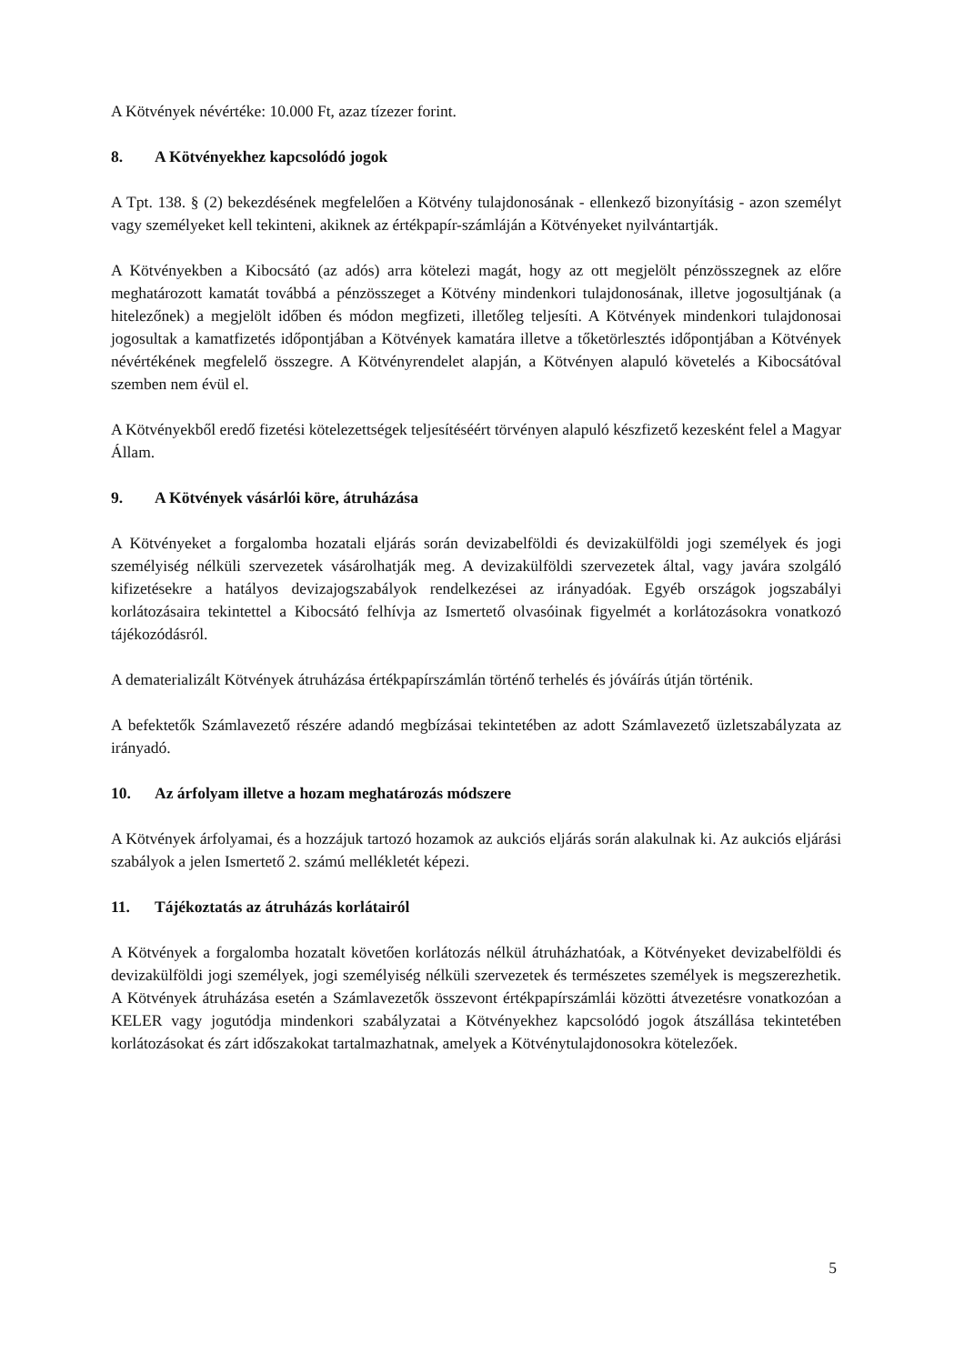A Kötvények névértéke: 10.000 Ft, azaz tízezer forint.
8. A Kötvényekhez kapcsolódó jogok
A Tpt. 138. § (2) bekezdésének megfelelően a Kötvény tulajdonosának - ellenkező bizonyításig - azon személyt vagy személyeket kell tekinteni, akiknek az értékpapír-számláján a Kötvényeket nyilvántartják.
A Kötvényekben a Kibocsátó (az adós) arra kötelezi magát, hogy az ott megjelölt pénzösszegnek az előre meghatározott kamatát továbbá a pénzösszeget a Kötvény mindenkori tulajdonosának, illetve jogosultjának (a hitelezőnek) a megjelölt időben és módon megfizeti, illetőleg teljesíti. A Kötvények mindenkori tulajdonosai jogosultak a kamatfizetés időpontjában a Kötvények kamatára illetve a tőketörlesztés időpontjában a Kötvények névértékének megfelelő összegre. A Kötvényrendelet alapján, a Kötvényen alapuló követelés a Kibocsátóval szemben nem évül el.
A Kötvényekből eredő fizetési kötelezettségek teljesítéséért törvényen alapuló készfizető kezesként felel a Magyar Állam.
9. A Kötvények vásárlói köre, átruházása
A Kötvényeket a forgalomba hozatali eljárás során devizabelföldi és devizakülföldi jogi személyek és jogi személyiség nélküli szervezetek vásárolhatják meg. A devizakülföldi szervezetek által, vagy javára szolgáló kifizetésekre a hatályos devizajogszabályok rendelkezései az irányadóak. Egyéb országok jogszabályi korlátozásaira tekintettel a Kibocsátó felhívja az Ismertető olvasóinak figyelmét a korlátozásokra vonatkozó tájékozódásról.
A dematerializált Kötvények átruházása értékpapírszámlán történő terhelés és jóváírás útján történik.
A befektetők Számlavezető részére adandó megbízásai tekintetében az adott Számlavezető üzletszabályzata az irányadó.
10. Az árfolyam illetve a hozam meghatározás módszere
A Kötvények árfolyamai, és a hozzájuk tartozó hozamok az aukciós eljárás során alakulnak ki. Az aukciós eljárási szabályok a jelen Ismertető 2. számú mellékletét képezi.
11. Tájékoztatás az átruházás korlátairól
A Kötvények a forgalomba hozatalt követően korlátozás nélkül átruházhatóak, a Kötvényeket devizabelföldi és devizakülföldi jogi személyek, jogi személyiség nélküli szervezetek és természetes személyek is megszerezhetik. A Kötvények átruházása esetén a Számlavezetők összevont értékpapírszámlái közötti átvezetésre vonatkozóan a KELER vagy jogutódja mindenkori szabályzatai a Kötvényekhez kapcsolódó jogok átszállása tekintetében korlátozásokat és zárt időszakokat tartalmazhatnak, amelyek a Kötvénytulajdonosokra kötelezőek.
5